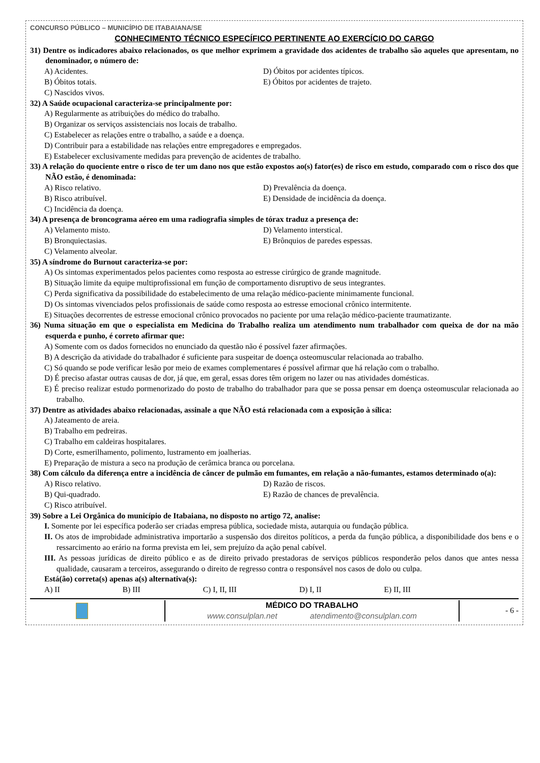CONCURSO PÚBLICO – MUNICÍPIO DE ITABAIANA/SE
CONHECIMENTO TÉCNICO ESPECÍFICO PERTINENTE AO EXERCÍCIO DO CARGO
31) Dentre os indicadores abaixo relacionados, os que melhor exprimem a gravidade dos acidentes de trabalho são aqueles que apresentam, no denominador, o número de:
A) Acidentes.
D) Óbitos por acidentes típicos.
B) Óbitos totais.
E) Óbitos por acidentes de trajeto.
C) Nascidos vivos.
32) A Saúde ocupacional caracteriza-se principalmente por:
A) Regularmente as atribuições do médico do trabalho.
B) Organizar os serviços assistenciais nos locais de trabalho.
C) Estabelecer as relações entre o trabalho, a saúde e a doença.
D) Contribuir para a estabilidade nas relações entre empregadores e empregados.
E) Estabelecer exclusivamente medidas para prevenção de acidentes de trabalho.
33) A relação do quociente entre o risco de ter um dano nos que estão expostos ao(s) fator(es) de risco em estudo, comparado com o risco dos que NÃO estão, é denominada:
A) Risco relativo.
D) Prevalência da doença.
B) Risco atribuível.
E) Densidade de incidência da doença.
C) Incidência da doença.
34) A presença de broncograma aéreo em uma radiografia simples de tórax traduz a presença de:
A) Velamento misto.
D) Velamento interstical.
B) Bronquiectasias.
E) Brônquios de paredes espessas.
C) Velamento alveolar.
35) A síndrome do Burnout caracteriza-se por:
A) Os sintomas experimentados pelos pacientes como resposta ao estresse cirúrgico de grande magnitude.
B) Situação limite da equipe multiprofissional em função de comportamento disruptivo de seus integrantes.
C) Perda significativa da possibilidade do estabelecimento de uma relação médico-paciente minimamente funcional.
D) Os sintomas vivenciados pelos profissionais de saúde como resposta ao estresse emocional crônico intermitente.
E) Situações decorrentes de estresse emocional crônico provocados no paciente por uma relação médico-paciente traumatizante.
36) Numa situação em que o especialista em Medicina do Trabalho realiza um atendimento num trabalhador com queixa de dor na mão esquerda e punho, é correto afirmar que:
A) Somente com os dados fornecidos no enunciado da questão não é possível fazer afirmações.
B) A descrição da atividade do trabalhador é suficiente para suspeitar de doença osteomuscular relacionada ao trabalho.
C) Só quando se pode verificar lesão por meio de exames complementares é possível afirmar que há relação com o trabalho.
D) É preciso afastar outras causas de dor, já que, em geral, essas dores têm origem no lazer ou nas atividades domésticas.
E) É preciso realizar estudo pormenorizado do posto de trabalho do trabalhador para que se possa pensar em doença osteomuscular relacionada ao trabalho.
37) Dentre as atividades abaixo relacionadas, assinale a que NÃO está relacionada com a exposição à sílica:
A) Jateamento de areia.
B) Trabalho em pedreiras.
C) Trabalho em caldeiras hospitalares.
D) Corte, esmerilhamento, polimento, lustramento em joalherias.
E) Preparação de mistura a seco na produção de cerâmica branca ou porcelana.
38) Com cálculo da diferença entre a incidência de câncer de pulmão em fumantes, em relação a não-fumantes, estamos determinado o(a):
A) Risco relativo.
D) Razão de riscos.
B) Qui-quadrado.
E) Razão de chances de prevalência.
C) Risco atribuível.
39) Sobre a Lei Orgânica do município de Itabaiana, no disposto no artigo 72, analise:
I. Somente por lei específica poderão ser criadas empresa pública, sociedade mista, autarquia ou fundação pública.
II. Os atos de improbidade administrativa importarão a suspensão dos direitos políticos, a perda da função pública, a disponibilidade dos bens e o ressarcimento ao erário na forma prevista em lei, sem prejuízo da ação penal cabível.
III. As pessoas jurídicas de direito público e as de direito privado prestadoras de serviços públicos responderão pelos danos que antes nessa qualidade, causaram a terceiros, assegurando o direito de regresso contra o responsável nos casos de dolo ou culpa.
Está(ão) correta(s) apenas a(s) alternativa(s):
A) II B) III C) I, II, III D) I, II E) II, III
MÉDICO DO TRABALHO
www.consulplan.net atendimento@consulplan.com
- 6 -